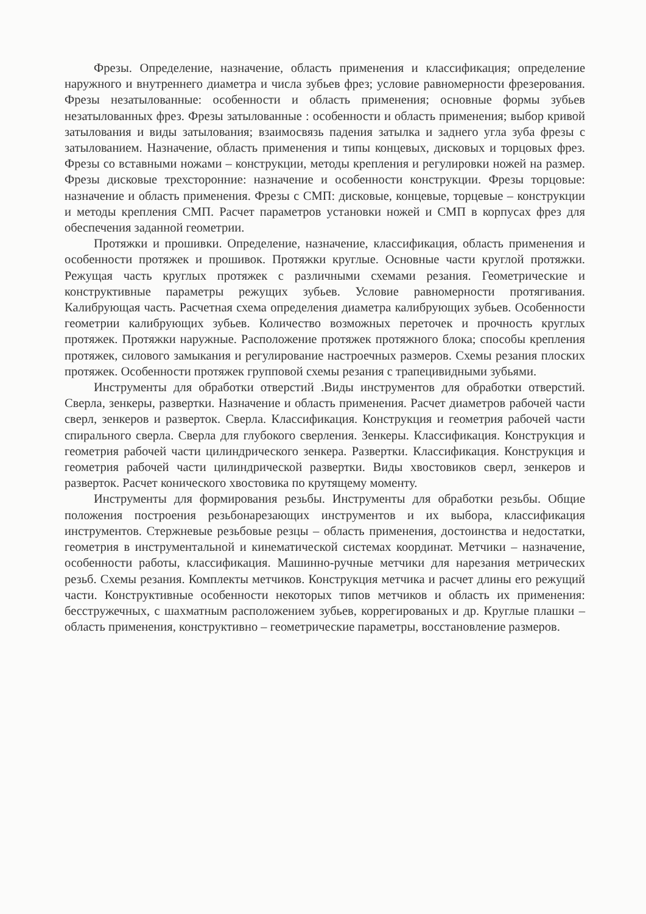Фрезы. Определение, назначение, область применения и классификация; определение наружного и внутреннего диаметра и числа зубьев фрез; условие равномерности фрезерования. Фрезы незатылованные: особенности и область применения; основные формы зубьев незатылованных фрез. Фрезы затылованные : особенности и область применения; выбор кривой затылования и виды затылования; взаимосвязь падения затылка и заднего угла зуба фрезы с затылованием. Назначение, область применения и типы концевых, дисковых и торцовых фрез. Фрезы со вставными ножами – конструкции, методы крепления и регулировки ножей на размер. Фрезы дисковые трехсторонние: назначение и особенности конструкции. Фрезы торцовые: назначение и область применения. Фрезы с СМП: дисковые, концевые, торцевые – конструкции и методы крепления СМП. Расчет параметров установки ножей и СМП в корпусах фрез для обеспечения заданной геометрии.
Протяжки и прошивки. Определение, назначение, классификация, область применения и особенности протяжек и прошивок. Протяжки круглые. Основные части круглой протяжки. Режущая часть круглых протяжек с различными схемами резания. Геометрические и конструктивные параметры режущих зубьев. Условие равномерности протягивания. Калибрующая часть. Расчетная схема определения диаметра калибрующих зубьев. Особенности геометрии калибрующих зубьев. Количество возможных переточек и прочность круглых протяжек. Протяжки наружные. Расположение протяжек протяжного блока; способы крепления протяжек, силового замыкания и регулирование настроечных размеров. Схемы резания плоских протяжек. Особенности протяжек групповой схемы резания с трапецивидными зубьями.
Инструменты для обработки отверстий .Виды инструментов для обработки отверстий. Сверла, зенкеры, развертки. Назначение и область применения. Расчет диаметров рабочей части сверл, зенкеров и разверток. Сверла. Классификация. Конструкция и геометрия рабочей части спирального сверла. Сверла для глубокого сверления. Зенкеры. Классификация. Конструкция и геометрия рабочей части цилиндрического зенкера. Развертки. Классификация. Конструкция и геометрия рабочей части цилиндрической развертки. Виды хвостовиков сверл, зенкеров и разверток. Расчет конического хвостовика по крутящему моменту.
Инструменты для формирования резьбы. Инструменты для обработки резьбы. Общие положения построения резьбонарезающих инструментов и их выбора, классификация инструментов. Стержневые резьбовые резцы – область применения, достоинства и недостатки, геометрия в инструментальной и кинематической системах координат. Метчики – назначение, особенности работы, классификация. Машинно-ручные метчики для нарезания метрических резьб. Схемы резания. Комплекты метчиков. Конструкция метчика и расчет длины его режущий части. Конструктивные особенности некоторых типов метчиков и область их применения: бесстружечных, с шахматным расположением зубьев, коррегированых и др. Круглые плашки – область применения, конструктивно – геометрические параметры, восстановление размеров.